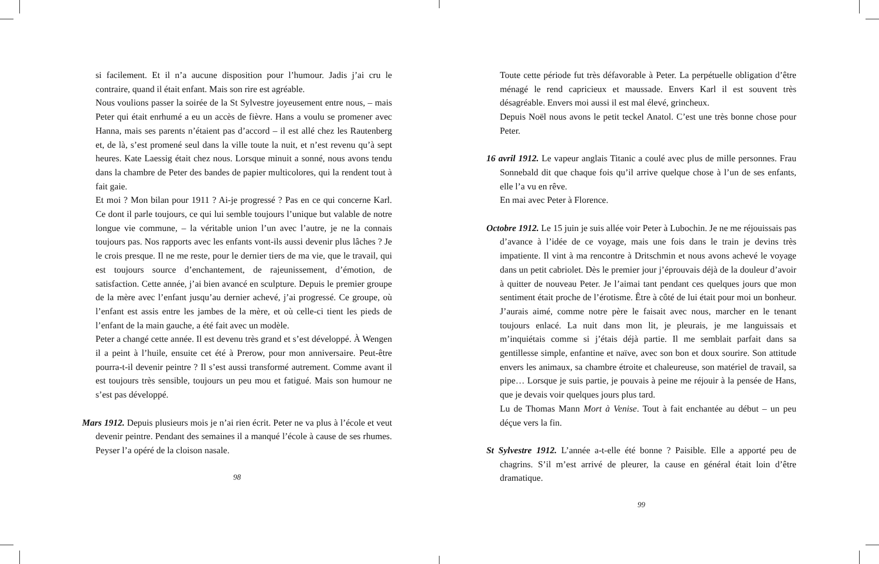si facilement. Et il n’a aucune disposition pour l’humour. Jadis j’ai cru le contraire, quand il était enfant. Mais son rire est agréable.
Nous voulions passer la soirée de la St Sylvestre joyeusement entre nous, – mais Peter qui était enrhumé a eu un accès de fièvre. Hans a voulu se promener avec Hanna, mais ses parents n’étaient pas d’accord – il est allé chez les Rautenberg et, de là, s’est promené seul dans la ville toute la nuit, et n’est revenu qu’à sept heures. Kate Laessig était chez nous. Lorsque minuit a sonné, nous avons tendu dans la chambre de Peter des bandes de papier multicolores, qui la rendent tout à fait gaie.
Et moi ? Mon bilan pour 1911 ? Ai-je progressé ? Pas en ce qui concerne Karl. Ce dont il parle toujours, ce qui lui semble toujours l’unique but valable de notre longue vie commune, – la véritable union l’un avec l’autre, je ne la connais toujours pas. Nos rapports avec les enfants vont-ils aussi devenir plus lâches ? Je le crois presque. Il ne me reste, pour le dernier tiers de ma vie, que le travail, qui est toujours source d’enchantement, de rajeunissement, d’émotion, de satisfaction. Cette année, j’ai bien avancé en sculpture. Depuis le premier groupe de la mère avec l’enfant jusqu’au dernier achevé, j’ai progressé. Ce groupe, où l’enfant est assis entre les jambes de la mère, et où celle-ci tient les pieds de l’enfant de la main gauche, a été fait avec un modèle.
Peter a changé cette année. Il est devenu très grand et s’est développé. À Wengen il a peint à l’huile, ensuite cet été à Prerow, pour mon anniversaire. Peut-être pourra-t-il devenir peintre ? Il s’est aussi transformé autrement. Comme avant il est toujours très sensible, toujours un peu mou et fatigué. Mais son humour ne s’est pas développé.
Mars 1912. Depuis plusieurs mois je n’ai rien écrit. Peter ne va plus à l’école et veut devenir peintre. Pendant des semaines il a manqué l’école à cause de ses rhumes. Peyser l’a opéré de la cloison nasale.
98
Toute cette période fut très défavorable à Peter. La perpétuelle obligation d’être ménagé le rend capricieux et maussade. Envers Karl il est souvent très désagréable. Envers moi aussi il est mal élevé, grincheux.
Depuis Noël nous avons le petit teckel Anatol. C’est une très bonne chose pour Peter.
16 avril 1912. Le vapeur anglais Titanic a coulé avec plus de mille personnes. Frau Sonnebald dit que chaque fois qu’il arrive quelque chose à l’un de ses enfants, elle l’a vu en rêve.
En mai avec Peter à Florence.
Octobre 1912. Le 15 juin je suis allée voir Peter à Lubochin. Je ne me réjouissais pas d’avance à l’idée de ce voyage, mais une fois dans le train je devins très impatiente. Il vint à ma rencontre à Dritschmin et nous avons achevé le voyage dans un petit cabriolet. Dès le premier jour j’éprouvais déjà de la douleur d’avoir à quitter de nouveau Peter. Je l’aimai tant pendant ces quelques jours que mon sentiment était proche de l’érotisme. Être à côté de lui était pour moi un bonheur. J’aurais aimé, comme notre père le faisait avec nous, marcher en le tenant toujours enlacé. La nuit dans mon lit, je pleurais, je me languissais et m’inquiétais comme si j’étais déjà partie. Il me semblait parfait dans sa gentillesse simple, enfantine et naïve, avec son bon et doux sourire. Son attitude envers les animaux, sa chambre étroite et chaleureuse, son matériel de travail, sa pipe… Lorsque je suis partie, je pouvais à peine me réjouir à la pensée de Hans, que je devais voir quelques jours plus tard.
Lu de Thomas Mann Mort à Venise. Tout à fait enchantée au début – un peu déçue vers la fin.
St Sylvestre 1912. L’année a-t-elle été bonne ? Paisible. Elle a apporté peu de chagrins. S’il m’est arrivé de pleurer, la cause en général était loin d’être dramatique.
99